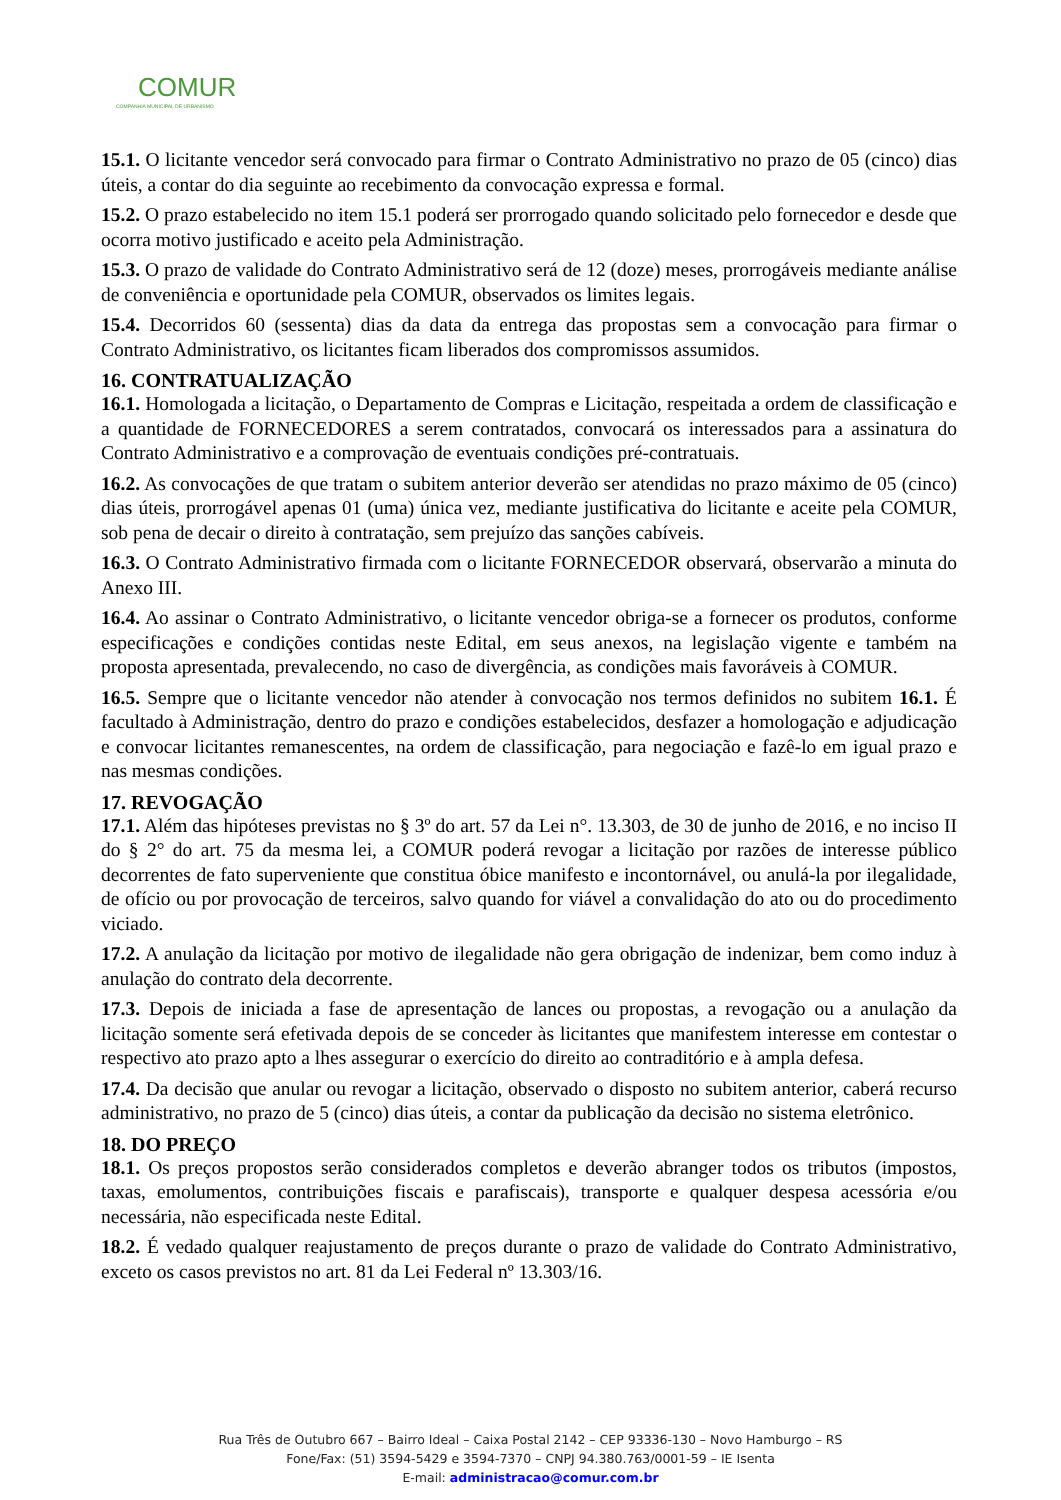COMUR
COMPANHIA MUNICIPAL DE URBANISMO
15.1. O licitante vencedor será convocado para firmar o Contrato Administrativo no prazo de 05 (cinco) dias úteis, a contar do dia seguinte ao recebimento da convocação expressa e formal.
15.2. O prazo estabelecido no item 15.1 poderá ser prorrogado quando solicitado pelo fornecedor e desde que ocorra motivo justificado e aceito pela Administração.
15.3. O prazo de validade do Contrato Administrativo será de 12 (doze) meses, prorrogáveis mediante análise de conveniência e oportunidade pela COMUR, observados os limites legais.
15.4. Decorridos 60 (sessenta) dias da data da entrega das propostas sem a convocação para firmar o Contrato Administrativo, os licitantes ficam liberados dos compromissos assumidos.
16. CONTRATUALIZAÇÃO
16.1. Homologada a licitação, o Departamento de Compras e Licitação, respeitada a ordem de classificação e a quantidade de FORNECEDORES a serem contratados, convocará os interessados para a assinatura do Contrato Administrativo e a comprovação de eventuais condições pré-contratuais.
16.2. As convocações de que tratam o subitem anterior deverão ser atendidas no prazo máximo de 05 (cinco) dias úteis, prorrogável apenas 01 (uma) única vez, mediante justificativa do licitante e aceite pela COMUR, sob pena de decair o direito à contratação, sem prejuízo das sanções cabíveis.
16.3. O Contrato Administrativo firmada com o licitante FORNECEDOR observará, observarão a minuta do Anexo III.
16.4. Ao assinar o Contrato Administrativo, o licitante vencedor obriga-se a fornecer os produtos, conforme especificações e condições contidas neste Edital, em seus anexos, na legislação vigente e também na proposta apresentada, prevalecendo, no caso de divergência, as condições mais favoráveis à COMUR.
16.5. Sempre que o licitante vencedor não atender à convocação nos termos definidos no subitem 16.1. É facultado à Administração, dentro do prazo e condições estabelecidos, desfazer a homologação e adjudicação e convocar licitantes remanescentes, na ordem de classificação, para negociação e fazê-lo em igual prazo e nas mesmas condições.
17. REVOGAÇÃO
17.1. Além das hipóteses previstas no § 3º do art. 57 da Lei n°. 13.303, de 30 de junho de 2016, e no inciso II do § 2° do art. 75 da mesma lei, a COMUR poderá revogar a licitação por razões de interesse público decorrentes de fato superveniente que constitua óbice manifesto e incontornável, ou anulá-la por ilegalidade, de ofício ou por provocação de terceiros, salvo quando for viável a convalidação do ato ou do procedimento viciado.
17.2. A anulação da licitação por motivo de ilegalidade não gera obrigação de indenizar, bem como induz à anulação do contrato dela decorrente.
17.3. Depois de iniciada a fase de apresentação de lances ou propostas, a revogação ou a anulação da licitação somente será efetivada depois de se conceder às licitantes que manifestem interesse em contestar o respectivo ato prazo apto a lhes assegurar o exercício do direito ao contraditório e à ampla defesa.
17.4. Da decisão que anular ou revogar a licitação, observado o disposto no subitem anterior, caberá recurso administrativo, no prazo de 5 (cinco) dias úteis, a contar da publicação da decisão no sistema eletrônico.
18. DO PREÇO
18.1. Os preços propostos serão considerados completos e deverão abranger todos os tributos (impostos, taxas, emolumentos, contribuições fiscais e parafiscais), transporte e qualquer despesa acessória e/ou necessária, não especificada neste Edital.
18.2. É vedado qualquer reajustamento de preços durante o prazo de validade do Contrato Administrativo, exceto os casos previstos no art. 81 da Lei Federal nº 13.303/16.
Rua Três de Outubro 667 – Bairro Ideal – Caixa Postal 2142 – CEP 93336-130 – Novo Hamburgo – RS
Fone/Fax: (51) 3594-5429 e 3594-7370 – CNPJ 94.380.763/0001-59 – IE Isenta
E-mail: administracao@comur.com.br